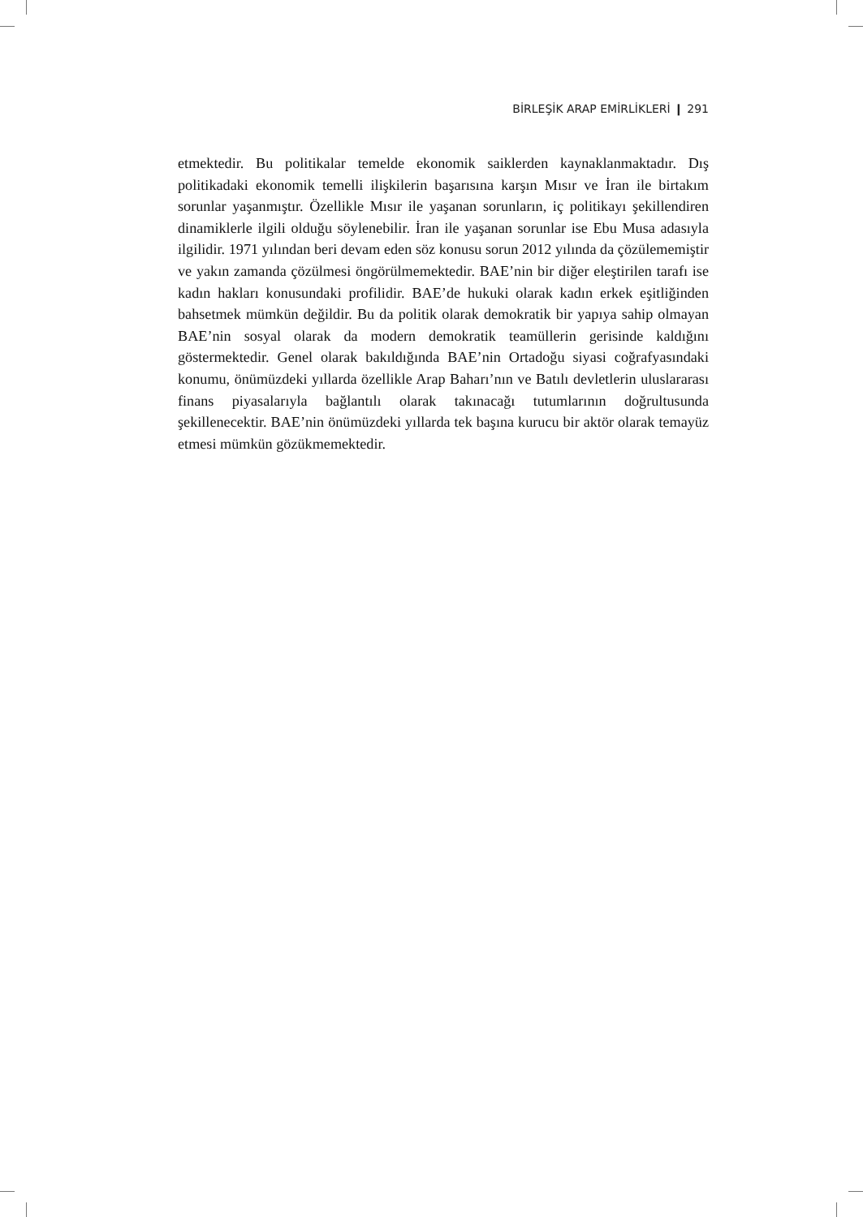BİRLEŞİK ARAP EMİRLİKLERİ ❙ 291
etmektedir. Bu politikalar temelde ekonomik saiklerden kaynaklanmaktadır. Dış politikadaki ekonomik temelli ilişkilerin başarısına karşın Mısır ve İran ile birtakım sorunlar yaşanmıştır. Özellikle Mısır ile yaşanan sorunların, iç politikayı şekillendiren dinamiklerle ilgili olduğu söylenebilir. İran ile yaşanan sorunlar ise Ebu Musa adasıyla ilgilidir. 1971 yılından beri devam eden söz konusu sorun 2012 yılında da çözülememiştir ve yakın zamanda çözülmesi öngörülmemektedir. BAE’nin bir diğer eleştirilen tarafı ise kadın hakları konusundaki profilidir. BAE’de hukuki olarak kadın erkek eşitliğinden bahsetmek mümkün değildir. Bu da politik olarak demokratik bir yapıya sahip olmayan BAE’nin sosyal olarak da modern demokratik teamüllerin gerisinde kaldığını göstermektedir. Genel olarak bakıldığında BAE’nin Ortadoğu siyasi coğrafyasındaki konumu, önümüzdeki yıllarda özellikle Arap Baharı’nın ve Batılı devletlerin uluslararası finans piyasalarıyla bağlantılı olarak takınacağı tutumlarının doğrultusunda şekillenecektir. BAE’nin önümüzdeki yıllarda tek başına kurucu bir aktör olarak temayüz etmesi mümkün gözükmemektedir.